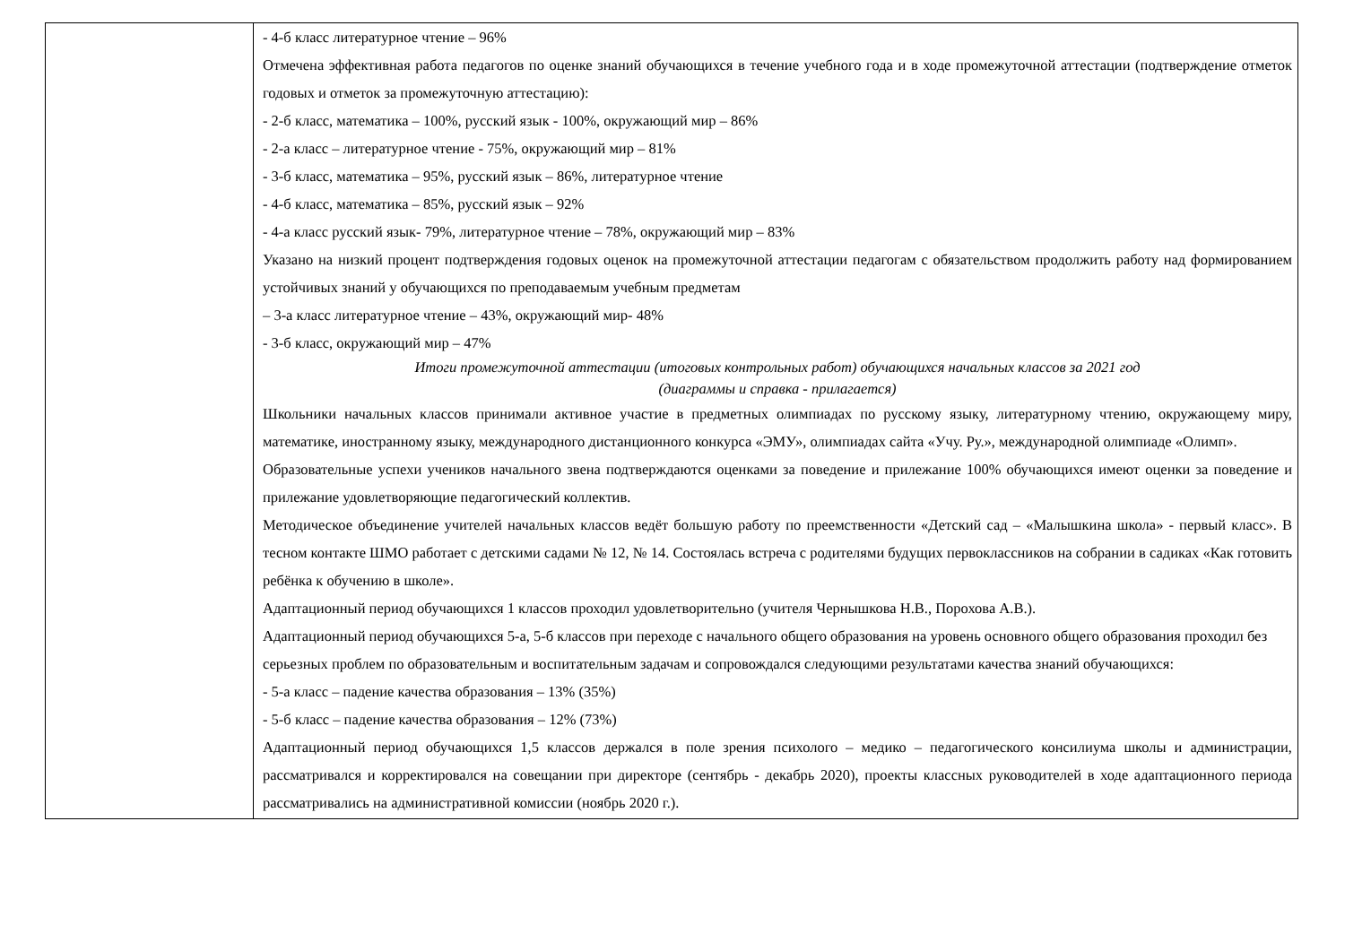| | - 4-б класс литературное чтение – 96% Отмечена эффективная работа педагогов по оценке знаний обучающихся в течение учебного года и в ходе промежуточной аттестации (подтверждение отметок годовых и отметок за промежуточную аттестацию): - 2-б класс, математика – 100%, русский язык - 100%, окружающий мир – 86% - 2-а класс – литературное чтение - 75%, окружающий мир – 81% - 3-б класс, математика – 95%, русский язык – 86%, литературное чтение - 4-б класс, математика – 85%, русский язык – 92% - 4-а класс русский язык- 79%, литературное чтение – 78%, окружающий мир – 83% Указано на низкий процент подтверждения годовых оценок на промежуточной аттестации педагогам с обязательством продолжить работу над формированием устойчивых знаний у обучающихся по преподаваемым учебным предметам – 3-а класс литературное чтение – 43%, окружающий мир- 48% - 3-б класс, окружающий мир – 47% Итоги промежуточной аттестации (итоговых контрольных работ) обучающихся начальных классов за 2021 год (диаграммы и справка - прилагается) Школьники начальных классов принимали активное участие в предметных олимпиадах по русскому языку, литературному чтению, окружающему миру, математике, иностранному языку, международного дистанционного конкурса «ЭМУ», олимпиадах сайта «Учу. Ру.», международной олимпиаде «Олимп». Образовательные успехи учеников начального звена подтверждаются оценками за поведение и прилежание 100% обучающихся имеют оценки за поведение и прилежание удовлетворяющие педагогический коллектив. Методическое объединение учителей начальных классов ведёт большую работу по преемственности «Детский сад – «Малышкина школа» - первый класс». В тесном контакте ШМО работает с детскими садами № 12, № 14. Состоялась встреча с родителями будущих первоклассников на собрании в садиках «Как готовить ребёнка к обучению в школе». Адаптационный период обучающихся 1 классов проходил удовлетворительно (учителя Чернышкова Н.В., Порохова А.В.). Адаптационный период обучающихся 5-а, 5-б классов при переходе с начального общего образования на уровень основного общего образования проходил без серьезных проблем по образовательным и воспитательным задачам и сопровождался следующими результатами качества знаний обучающихся: - 5-а класс – падение качества образования – 13% (35%) - 5-б класс – падение качества образования – 12% (73%) Адаптационный период обучающихся 1,5 классов держался в поле зрения психолого – медико – педагогического консилиума школы и администрации, рассматривался и корректировался на совещании при директоре (сентябрь - декабрь 2020), проекты классных руководителей в ходе адаптационного периода рассматривались на административной комиссии (ноябрь 2020 г.). |